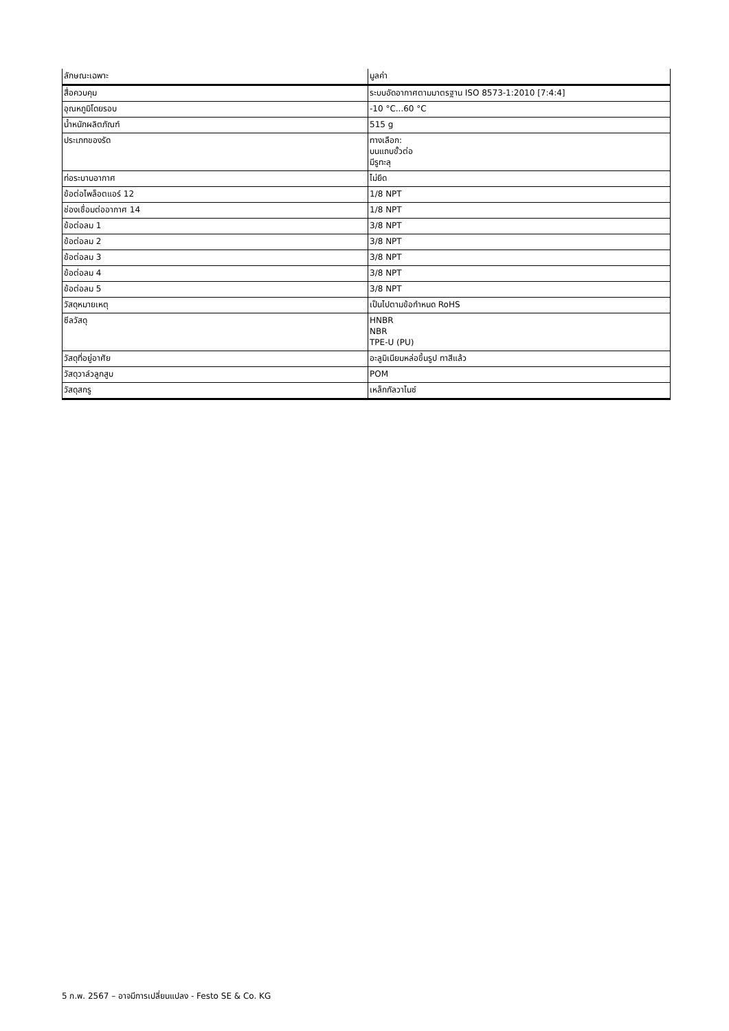| ลักษณะเฉพาะ | มูลค่า |
| --- | --- |
| สื่อควบคุม | ระบบอัดอากาศตามมาตรฐาน ISO 8573-1:2010 [7:4:4] |
| อุณหภูมิโดยรอบ | -10 °C...60 °C |
| น้ำหนักผลิตภัณฑ์ | 515 g |
| ประเภทของรัด | ทางเลือก: บนแถบขั้วต่อ มีรูทะลุ |
| ท่อระบาบอากาศ | ไม่ยึด |
| ข้อต่อไพล็อตแอร์ 12 | 1/8 NPT |
| ช่องเชื่อมต่ออากาศ 14 | 1/8 NPT |
| ข้อต่อลม 1 | 3/8 NPT |
| ข้อต่อลม 2 | 3/8 NPT |
| ข้อต่อลม 3 | 3/8 NPT |
| ข้อต่อลม 4 | 3/8 NPT |
| ข้อต่อลม 5 | 3/8 NPT |
| วัสดุหมายเหตุ | เป็นไปตามข้อกำหนด RoHS |
| ซีลวัสดุ | HNBR NBR TPE-U (PU) |
| วัสดุที่อยู่อาศัย | อะลูมิเนียมหล่อขึ้นรูป ทาสีแล้ว |
| วัสดุวาล์วลูกสูบ | POM |
| วัสดุสกรู | เหล็กกัลวาไนซ์ |
5 ก.พ. 2567 – อาจมีการเปลี่ยนแปลง - Festo SE & Co. KG